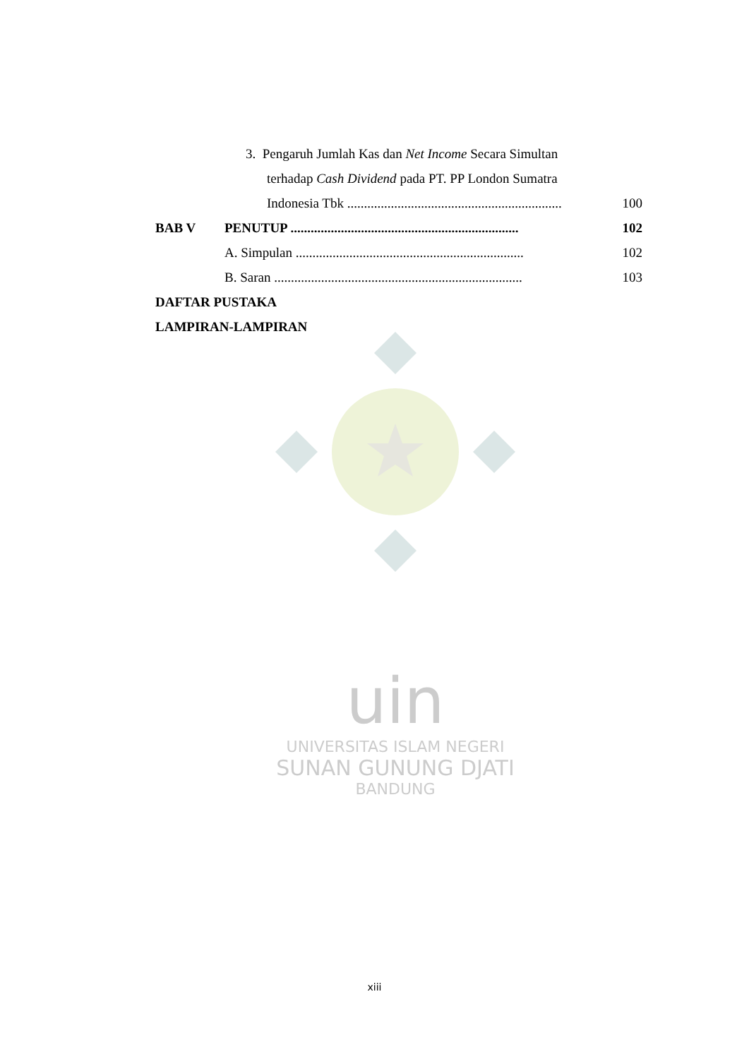3. Pengaruh Jumlah Kas dan Net Income Secara Simultan
terhadap Cash Dividend pada PT. PP London Sumatra
Indonesia Tbk ................................................................ 100
BAB V PENUTUP .................................................................... 102
A. Simpulan .................................................................... 102
B. Saran .......................................................................... 103
DAFTAR PUSTAKA
LAMPIRAN-LAMPIRAN
uin
UNIVERSITAS ISLAM NEGERI
SUNAN GUNUNG DJATI
BANDUNG
xiii